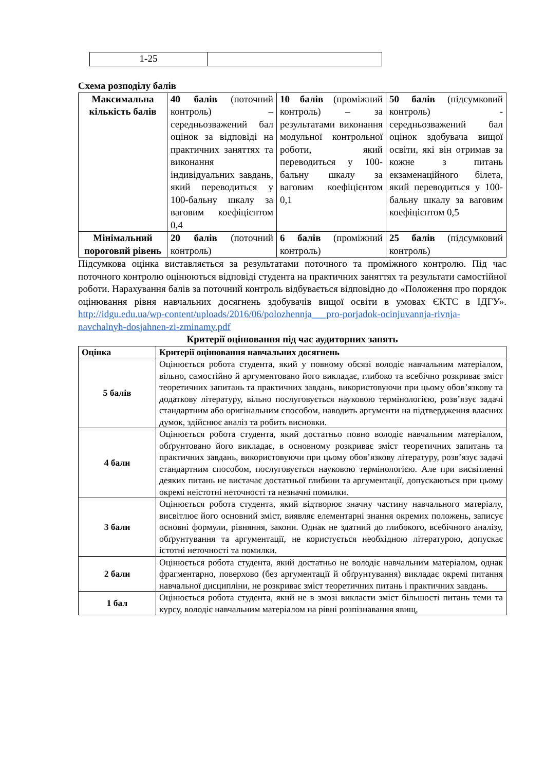| 1-25 | |
Схема розподілу балів
| Максимальна кількість балів | 40 балів (поточний контроль) – середньозважений бал оцінок за відповіді на практичних заняттях та виконання індивідуальних завдань, який переводиться у 100-бальну шкалу за ваговим коефіцієнтом 0,4 | 10 балів (проміжний контроль) – за результатами виконання модульної контрольної роботи, який переводиться у 100-бальну шкалу за ваговим коефіцієнтом 0,1 | 50 балів (підсумковий контроль) - середньозважений бал оцінок здобувача вищої освіти, які він отримав за кожне з питань екзаменаційного білета, який переводиться у 100-бальну шкалу за ваговим коефіцієнтом 0,5 |
| Мінімальний пороговий рівень | 20 балів (поточний контроль) | 6 балів (проміжний контроль) | 25 балів (підсумковий контроль) |
Підсумкова оцінка виставляється за результатами поточного та проміжного контролю. Під час поточного контролю оцінюються відповіді студента на практичних заняттях та результати самостійної роботи. Нарахування балів за поточний контроль відбувається відповідно до «Положення про порядок оцінювання рівня навчальних досягнень здобувачів вищої освіти в умовах ЄКТС в ІДГУ». http://idgu.edu.ua/wp-content/uploads/2016/06/polozhennja___pro-porjadok-ocinjuvannja-rivnja-navchalnyh-dosjahnen-zi-zminamy.pdf
Критерії оцінювання під час аудиторних занять
| Оцінка | Критерії оцінювання навчальних досягнень |
| --- | --- |
| 5 балів | Оцінюється робота студента, який у повному обсязі володіє навчальним матеріалом, вільно, самостійно й аргументовано його викладає, глибоко та всебічно розкриває зміст теоретичних запитань та практичних завдань, використовуючи при цьому обов’язкову та додаткову літературу, вільно послуговується науковою термінологією, розв’язує задачі стандартним або оригінальним способом, наводить аргументи на підтвердження власних думок, здійснює аналіз та робить висновки. |
| 4 бали | Оцінюється робота студента, який достатньо повно володіє навчальним матеріалом, обґрунтовано його викладає, в основному розкриває зміст теоретичних запитань та практичних завдань, використовуючи при цьому обов’язкову літературу, розв’язує задачі стандартним способом, послуговується науковою термінологією. Але при висвітленні деяких питань не вистачає достатньої глибини та аргументації, допускаються при цьому окремі неістотні неточності та незначні помилки. |
| 3 бали | Оцінюється робота студента, який відтворює значну частину навчального матеріалу, висвітлює його основний зміст, виявляє елементарні знання окремих положень, записує основні формули, рівняння, закони. Однак не здатний до глибокого, всебічного аналізу, обґрунтування та аргументації, не користується необхідною літературою, допускає істотні неточності та помилки. |
| 2 бали | Оцінюється робота студента, який достатньо не володіє навчальним матеріалом, однак фрагментарно, поверхово (без аргументації й обґрунтування) викладає окремі питання навчальної дисципліни, не розкриває зміст теоретичних питань і практичних завдань. |
| 1 бал | Оцінюється робота студента, який не в змозі викласти зміст більшості питань теми та курсу, володіє навчальним матеріалом на рівні розпізнавання явищ, |